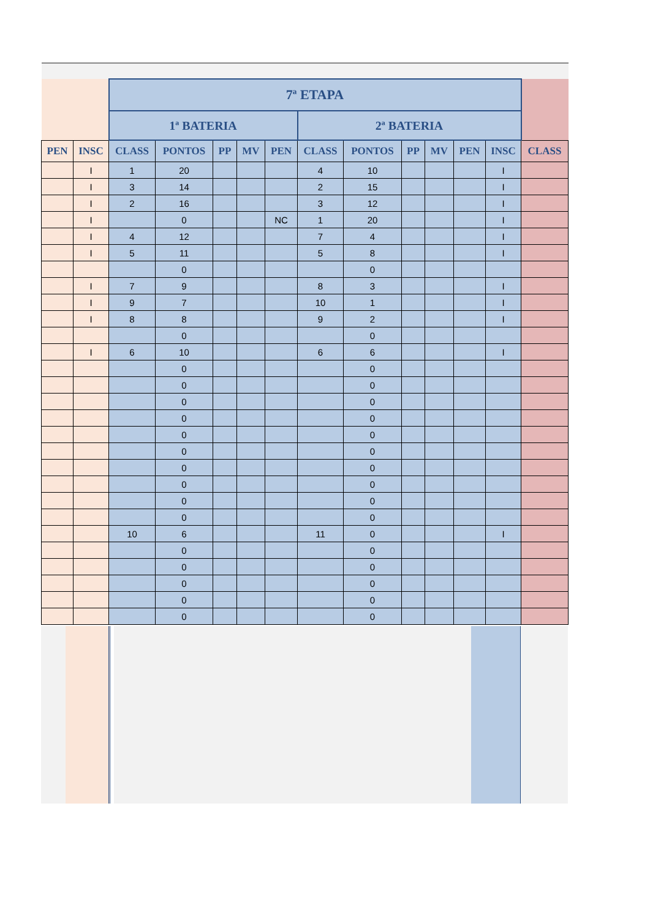| | | 7ª ETAPA | | | | | | | | | | | |
| | | 1ª BATERIA | | | | | 2ª BATERIA | | | | | | |
| PEN | INSC | CLASS | PONTOS | PP | MV | PEN | CLASS | PONTOS | PP | MV | PEN | INSC | CLASS |
| | I | 1 | 20 | | | | 4 | 10 | | | | I | |
| | I | 3 | 14 | | | | 2 | 15 | | | | I | |
| | I | 2 | 16 | | | | 3 | 12 | | | | I | |
| | I | | 0 | | | NC | 1 | 20 | | | | I | |
| | I | 4 | 12 | | | | 7 | 4 | | | | I | |
| | I | 5 | 11 | | | | 5 | 8 | | | | I | |
| | | | 0 | | | | | 0 | | | | | |
| | I | 7 | 9 | | | | 8 | 3 | | | | I | |
| | I | 9 | 7 | | | | 10 | 1 | | | | I | |
| | I | 8 | 8 | | | | 9 | 2 | | | | I | |
| | | | 0 | | | | | 0 | | | | | |
| | I | 6 | 10 | | | | 6 | 6 | | | | I | |
| | | | 0 | | | | | 0 | | | | | |
| | | | 0 | | | | | 0 | | | | | |
| | | | 0 | | | | | 0 | | | | | |
| | | | 0 | | | | | 0 | | | | | |
| | | | 0 | | | | | 0 | | | | | |
| | | | 0 | | | | | 0 | | | | | |
| | | | 0 | | | | | 0 | | | | | |
| | | | 0 | | | | | 0 | | | | | |
| | | | 0 | | | | | 0 | | | | | |
| | | | 0 | | | | | 0 | | | | | |
| | | 10 | 6 | | | | 11 | 0 | | | | I | |
| | | | 0 | | | | | 0 | | | | | |
| | | | 0 | | | | | 0 | | | | | |
| | | | 0 | | | | | 0 | | | | | |
| | | | 0 | | | | | 0 | | | | | |
| | | | 0 | | | | | 0 | | | | | |